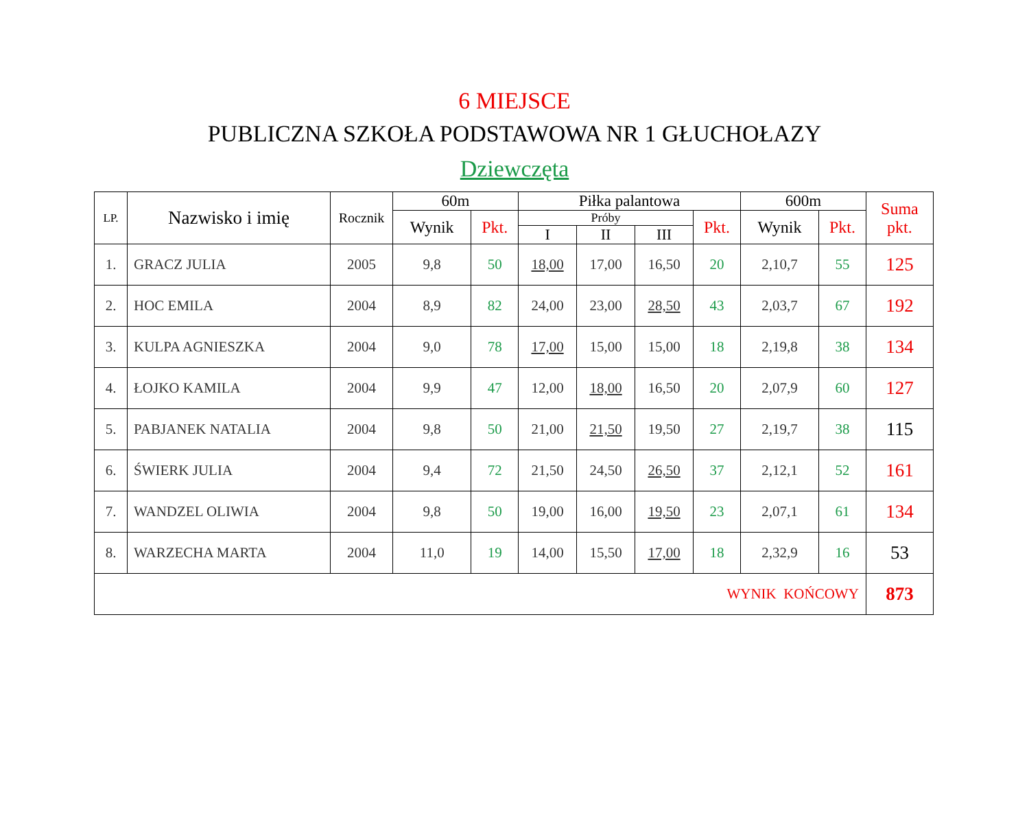6 MIEJSCE
PUBLICZNA SZKOŁA PODSTAWOWA NR 1 GŁUCHOŁAZY
Dziewczęta
| LP. | Nazwisko i imię | Rocznik | 60m | | Piłka palantowa | | | | 600m | | Suma pkt. |
| --- | --- | --- | --- | --- | --- | --- | --- | --- | --- | --- | --- |
| | | | Wynik | Pkt. | Próby | | | Pkt. | Wynik | Pkt. | |
| | | | | | I | II | III | | | | |
| 1. | GRACZ JULIA | 2005 | 9,8 | 50 | 18,00 | 17,00 | 16,50 | 20 | 2,10,7 | 55 | 125 |
| 2. | HOC EMILA | 2004 | 8,9 | 82 | 24,00 | 23,00 | 28,50 | 43 | 2,03,7 | 67 | 192 |
| 3. | KULPA AGNIESZKA | 2004 | 9,0 | 78 | 17,00 | 15,00 | 15,00 | 18 | 2,19,8 | 38 | 134 |
| 4. | ŁOJKO KAMILA | 2004 | 9,9 | 47 | 12,00 | 18,00 | 16,50 | 20 | 2,07,9 | 60 | 127 |
| 5. | PABJANEK NATALIA | 2004 | 9,8 | 50 | 21,00 | 21,50 | 19,50 | 27 | 2,19,7 | 38 | 115 |
| 6. | ŚWIERK JULIA | 2004 | 9,4 | 72 | 21,50 | 24,50 | 26,50 | 37 | 2,12,1 | 52 | 161 |
| 7. | WANDZEL OLIWIA | 2004 | 9,8 | 50 | 19,00 | 16,00 | 19,50 | 23 | 2,07,1 | 61 | 134 |
| 8. | WARZECHA MARTA | 2004 | 11,0 | 19 | 14,00 | 15,50 | 17,00 | 18 | 2,32,9 | 16 | 53 |
| WYNIK KOŃCOWY | | | | | | | | | | | 873 |